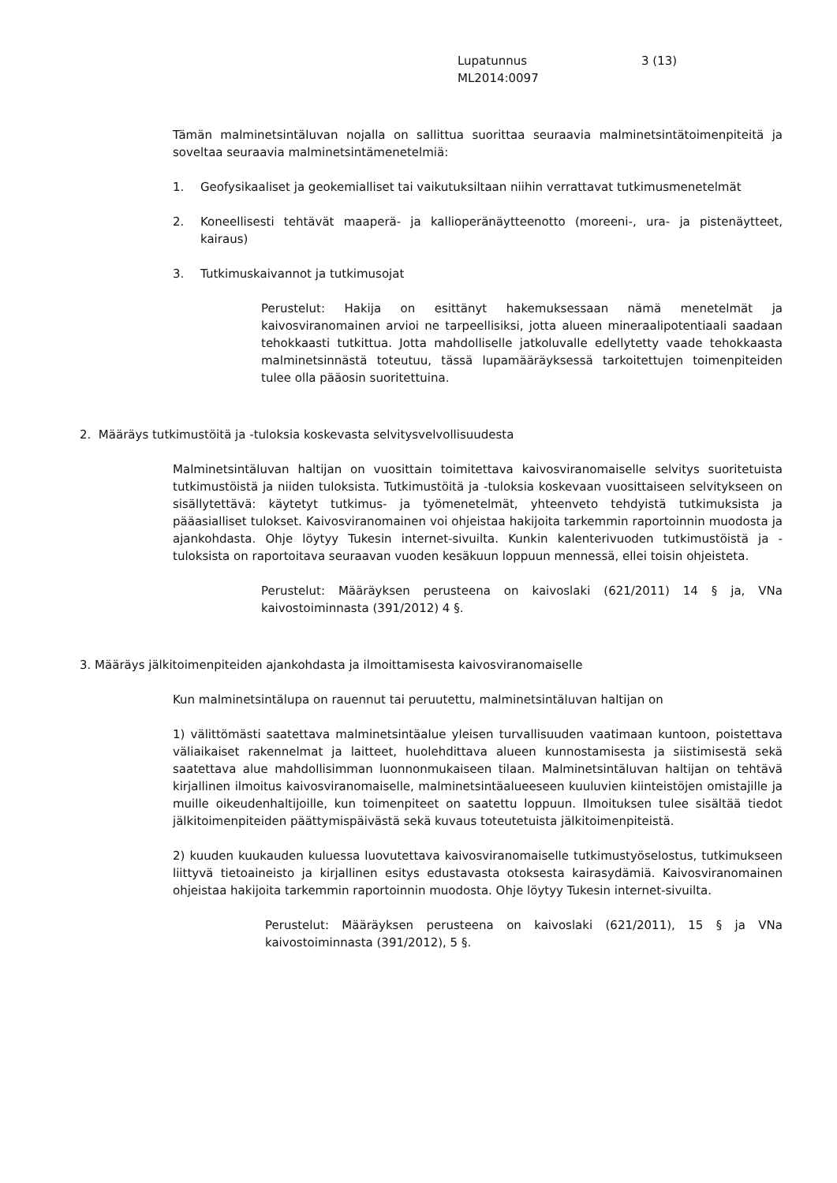Lupatunnus 3 (13)
ML2014:0097
Tämän malminetsintäluvan nojalla on sallittua suorittaa seuraavia malminetsintätoimenpiteitä ja soveltaa seuraavia malminetsintämenetelmiä:
1. Geofysikaaliset ja geokemialliset tai vaikutuksiltaan niihin verrattavat tutkimusmenetelmät
2. Koneellisesti tehtävät maaperä- ja kallioperänäytteenotto (moreeni-, ura- ja pistenäytteet, kairaus)
3. Tutkimuskaivannot ja tutkimusojat
Perustelut: Hakija on esittänyt hakemuksessaan nämä menetelmät ja kaivosviranomainen arvioi ne tarpeellisiksi, jotta alueen mineraalipotentiaali saadaan tehokkaasti tutkittua. Jotta mahdolliselle jatkoluvalle edellytetty vaade tehokkaasta malminetsinnästä toteutuu, tässä lupamääräyksessä tarkoitettujen toimenpiteiden tulee olla pääosin suoritettuina.
2. Määräys tutkimustöitä ja -tuloksia koskevasta selvitysvelvollisuudesta
Malminetsintäluvan haltijan on vuosittain toimitettava kaivosviranomaiselle selvitys suoritetuista tutkimustöistä ja niiden tuloksista. Tutkimustöitä ja -tuloksia koskevaan vuosittaiseen selvitykseen on sisällytettävä: käytetyt tutkimus- ja työmenetelmät, yhteenveto tehdyistä tutkimuksista ja pääasialliset tulokset. Kaivosviranomainen voi ohjeistaa hakijoita tarkemmin raportoinnin muodosta ja ajankohdasta. Ohje löytyy Tukesin internet-sivuilta. Kunkin kalenterivuoden tutkimustöistä ja -tuloksista on raportoitava seuraavan vuoden kesäkuun loppuun mennessä, ellei toisin ohjeisteta.
Perustelut: Määräyksen perusteena on kaivoslaki (621/2011) 14 § ja, VNa kaivostoiminnasta (391/2012) 4 §.
3. Määräys jälkitoimenpiteiden ajankohdasta ja ilmoittamisesta kaivosviranomaiselle
Kun malminetsintälupa on rauennut tai peruutettu, malminetsintäluvan haltijan on
1) välittömästi saatettava malminetsintäalue yleisen turvallisuuden vaatimaan kuntoon, poistettava väliaikaiset rakennelmat ja laitteet, huolehdittava alueen kunnostamisesta ja siistimisestä sekä saatettava alue mahdollisimman luonnonmukaiseen tilaan. Malminetsintäluvan haltijan on tehtävä kirjallinen ilmoitus kaivosviranomaiselle, malminetsintäalueeseen kuuluvien kiinteistöjen omistajille ja muille oikeudenhaltijoille, kun toimenpiteet on saatettu loppuun. Ilmoituksen tulee sisältää tiedot jälkitoimenpiteiden päättymispäivästä sekä kuvaus toteutetuista jälkitoimenpiteistä.
2) kuuden kuukauden kuluessa luovutettava kaivosviranomaiselle tutkimustyöselostus, tutkimukseen liittyvä tietoaineisto ja kirjallinen esitys edustavasta otoksesta kairasydämiä. Kaivosviranomainen ohjeistaa hakijoita tarkemmin raportoinnin muodosta. Ohje löytyy Tukesin internet-sivuilta.
Perustelut: Määräyksen perusteena on kaivoslaki (621/2011), 15 § ja VNa kaivostoiminnasta (391/2012), 5 §.